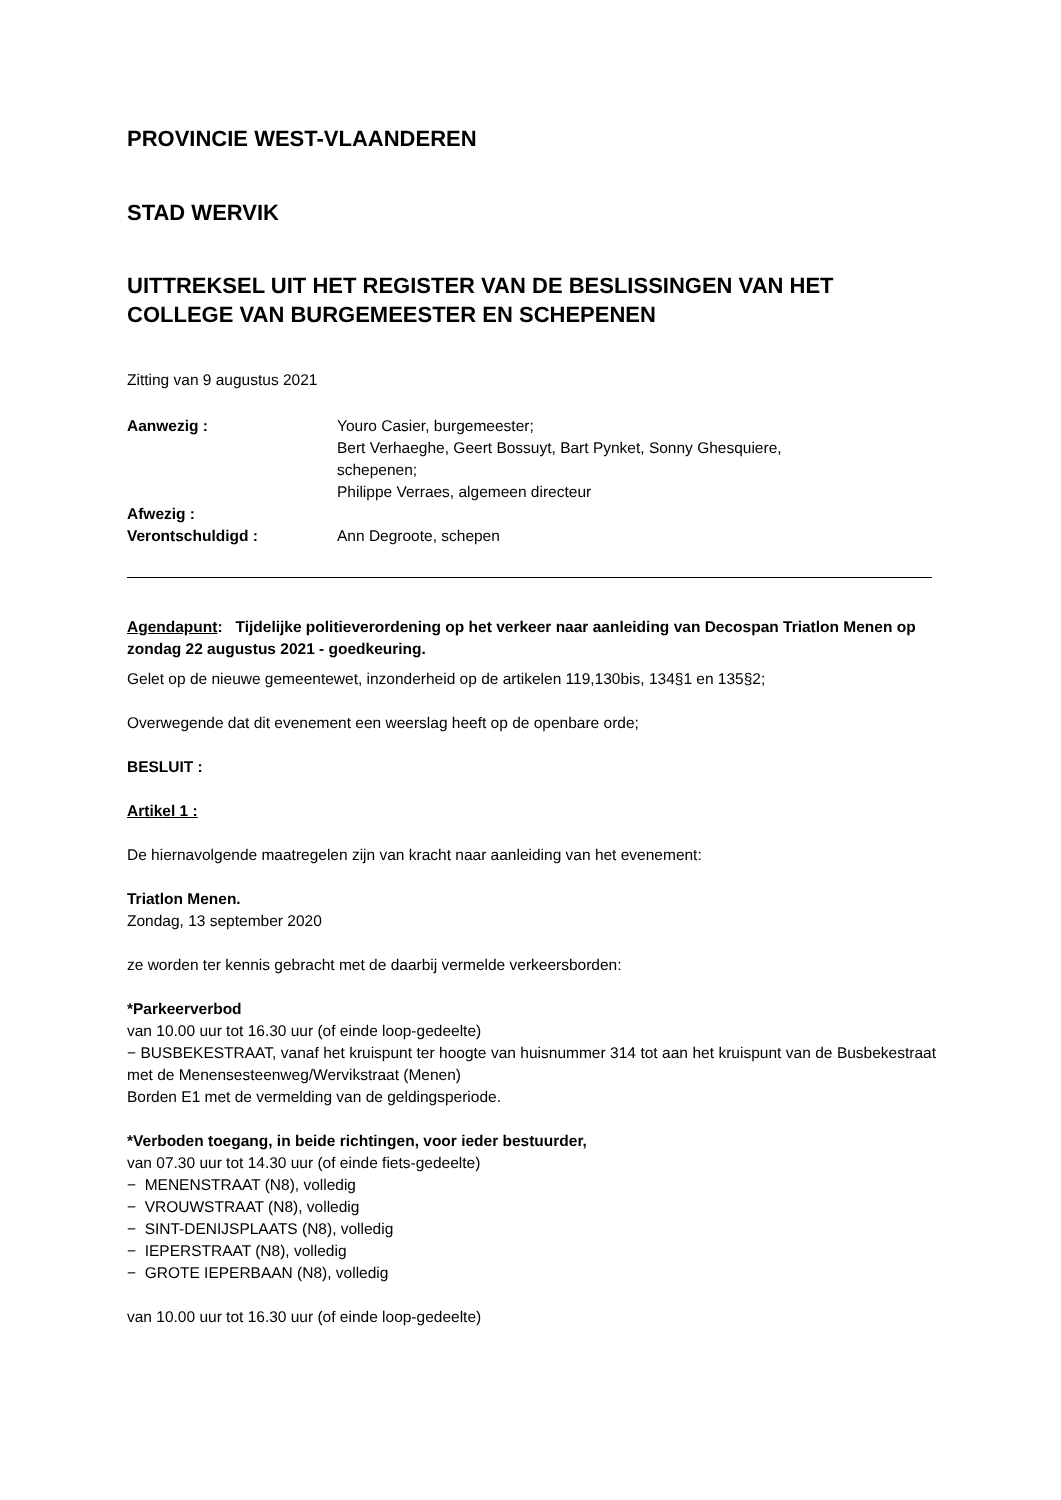PROVINCIE WEST-VLAANDEREN
STAD WERVIK
UITTREKSEL UIT HET REGISTER VAN DE BESLISSINGEN VAN HET COLLEGE VAN BURGEMEESTER EN SCHEPENEN
Zitting van 9 augustus 2021
| Aanwezig : | Youro Casier, burgemeester; Bert Verhaeghe, Geert Bossuyt, Bart Pynket, Sonny Ghesquiere, schepenen; Philippe Verraes, algemeen directeur |
| Afwezig : | |
| Verontschuldigd : | Ann Degroote, schepen |
Agendapunt: Tijdelijke politieverordening op het verkeer naar aanleiding van Decospan Triatlon Menen op zondag 22 augustus 2021 - goedkeuring.
Gelet op de nieuwe gemeentewet, inzonderheid op de artikelen 119,130bis, 134§1 en 135§2;
Overwegende dat dit evenement een weerslag heeft op de openbare orde;
BESLUIT :
Artikel 1 :
De hiernavolgende maatregelen zijn van kracht naar aanleiding van het evenement:
Triatlon Menen.
Zondag, 13 september 2020
ze worden ter kennis gebracht met de daarbij vermelde verkeersborden:
*Parkeerverbod
van 10.00 uur tot 16.30 uur (of einde loop-gedeelte)
− BUSBEKESTRAAT, vanaf het kruispunt ter hoogte van huisnummer 314 tot aan het kruispunt van de Busbekestraat met de Menensesteenweg/Wervikstraat (Menen)
Borden E1 met de vermelding van de geldingsperiode.
*Verboden toegang, in beide richtingen, voor ieder bestuurder,
van 07.30 uur tot 14.30 uur (of einde fiets-gedeelte)
− MENENSTRAAT (N8), volledig
− VROUWSTRAAT (N8), volledig
− SINT-DENIJSPLAATS (N8), volledig
− IEPERSTRAAT (N8), volledig
− GROTE IEPERBAAN (N8), volledig
van 10.00 uur tot 16.30 uur (of einde loop-gedeelte)